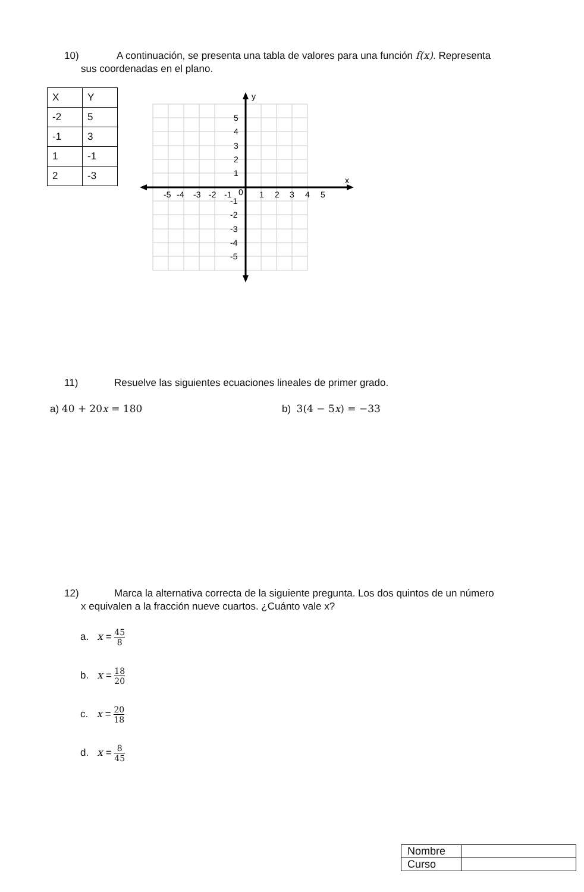10) A continuación, se presenta una tabla de valores para una función f(x). Representa
sus coordenadas en el plano.
| X | Y |
| -2 | 5 |
| -1 | 3 |
| 1 | -1 |
| 2 | -3 |
y
x
5
4
3
2
1
-1
-2
-3
-4
-5
-5
-4
-3
-2
-1
0
1
2
3
4
5
11) Resuelve las siguientes ecuaciones lineales de primer grado.
a) 40 + 20x = 180 b) 3(4 − 5x) = −33
12) Marca la alternativa correcta de la siguiente pregunta. Los dos quintos de un número
x equivalen a la fracción nueve cuartos. ¿Cuánto vale x?
a. x = 45 8
b. x = 18 20
c. x = 20 18
d. x = 8 45
| Nombre | |
| Curso | |